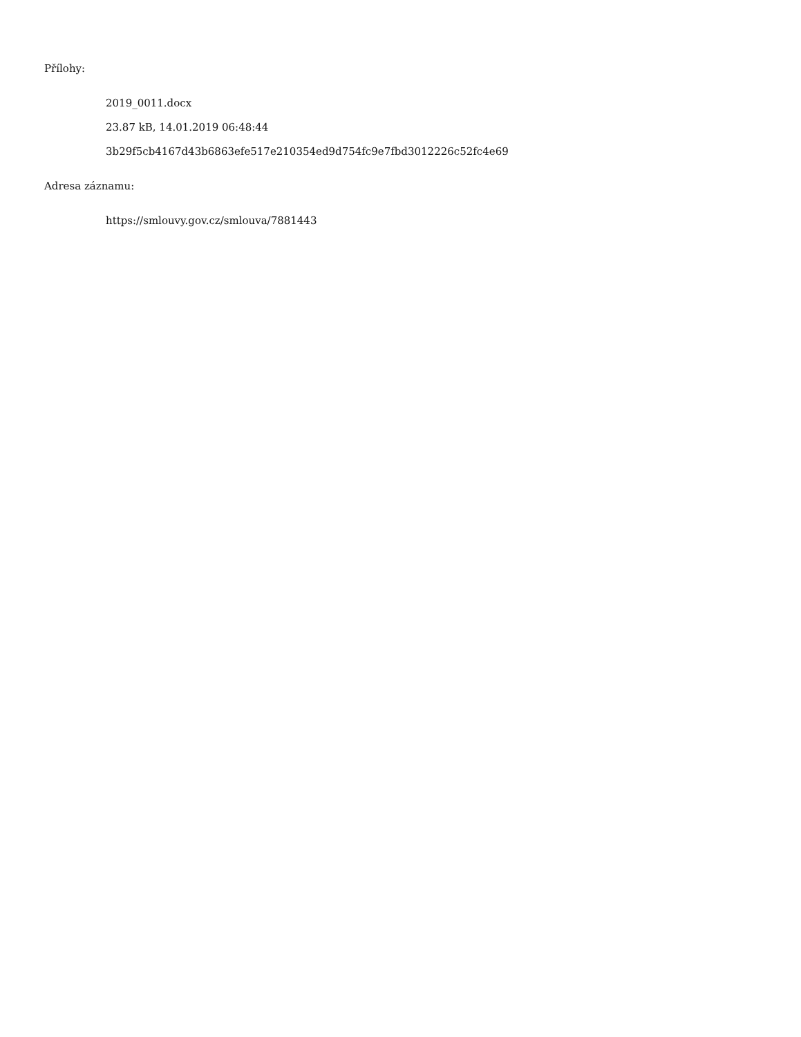Přílohy:
2019_0011.docx
23.87 kB, 14.01.2019 06:48:44
3b29f5cb4167d43b6863efe517e210354ed9d754fc9e7fbd3012226c52fc4e69
Adresa záznamu:
https://smlouvy.gov.cz/smlouva/7881443